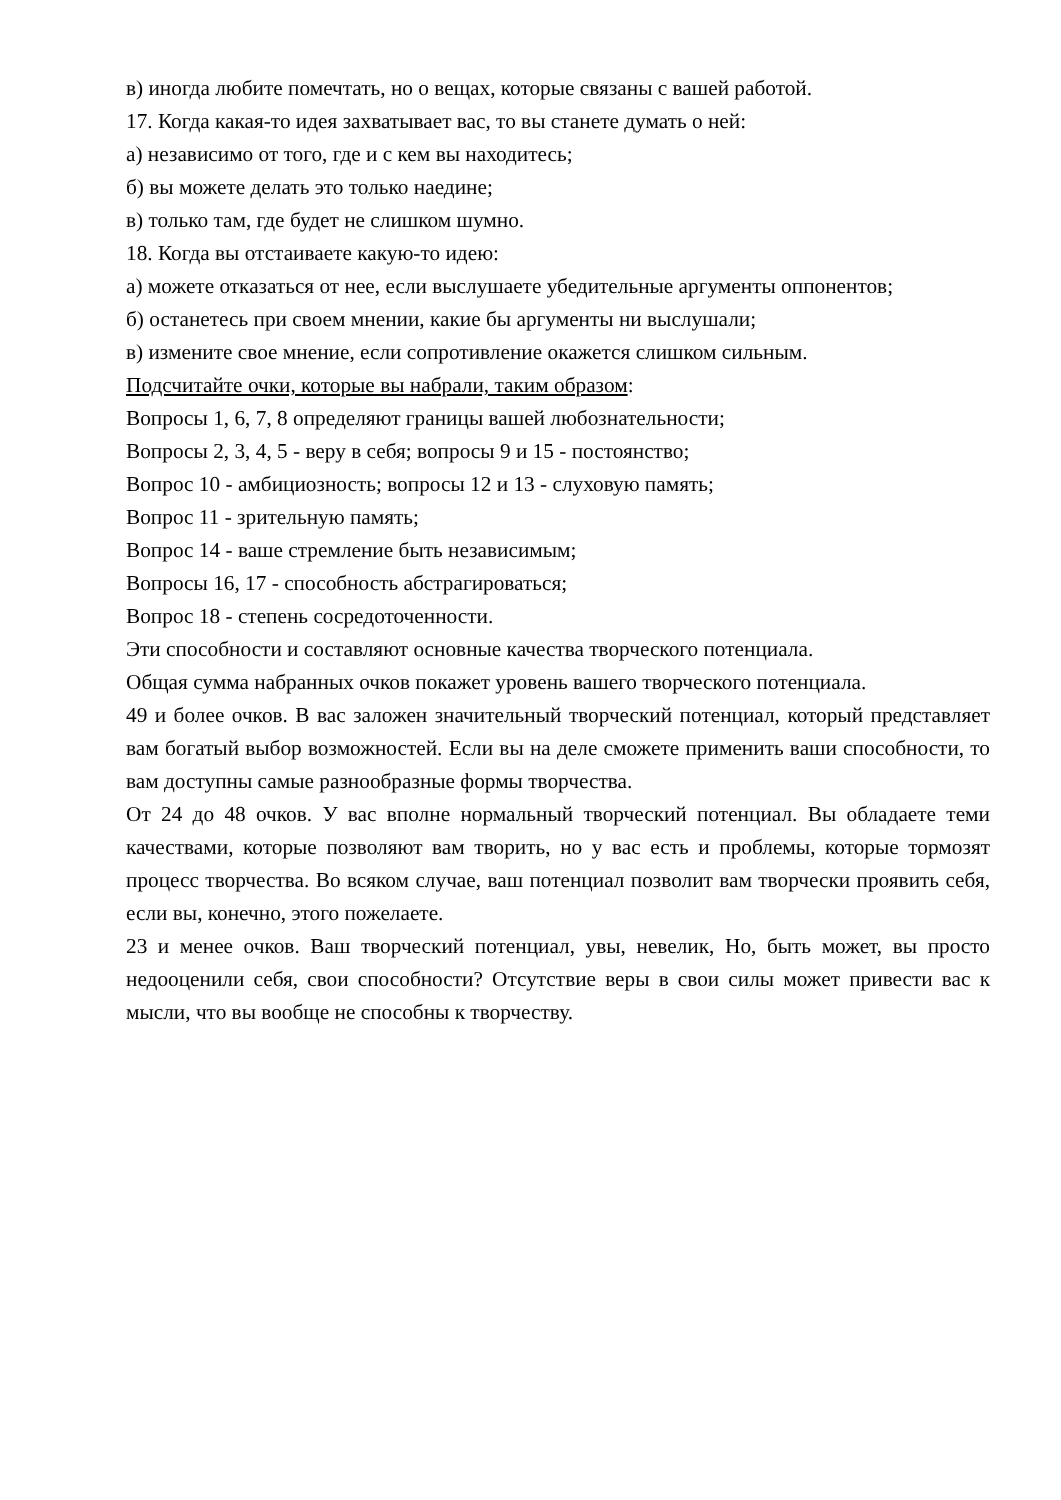в) иногда любите помечтать, но о вещах, которые связаны с вашей работой.
17. Когда какая-то идея захватывает вас, то вы станете думать о ней:
а) независимо от того, где и с кем вы находитесь;
б) вы можете делать это только наедине;
в) только там, где будет не слишком шумно.
18. Когда вы отстаиваете какую-то идею:
а) можете отказаться от нее, если выслушаете убедительные аргументы оппонентов;
б) останетесь при своем мнении, какие бы аргументы ни выслушали;
в) измените свое мнение, если сопротивление окажется слишком сильным.
Подсчитайте очки, которые вы набрали, таким образом:
Вопросы 1, 6, 7, 8 определяют границы вашей любознательности;
Вопросы 2, 3, 4, 5 - веру в себя; вопросы 9 и 15 - постоянство;
Вопрос 10 - амбициозность; вопросы 12 и 13 - слуховую память;
Вопрос 11 - зрительную память;
Вопрос 14 - ваше стремление быть независимым;
Вопросы 16, 17 - способность абстрагироваться;
Вопрос 18 - степень сосредоточенности.
Эти способности и составляют основные качества творческого потенциала.
Общая сумма набранных очков покажет уровень вашего творческого потенциала.
49 и более очков. В вас заложен значительный творческий потенциал, который представляет вам богатый выбор возможностей. Если вы на деле сможете применить ваши способности, то вам доступны самые разнообразные формы творчества.
От 24 до 48 очков. У вас вполне нормальный творческий потенциал. Вы обладаете теми качествами, которые позволяют вам творить, но у вас есть и проблемы, которые тормозят процесс творчества. Во всяком случае, ваш потенциал позволит вам творчески проявить себя, если вы, конечно, этого пожелаете.
23 и менее очков. Ваш творческий потенциал, увы, невелик, Но, быть может, вы просто недооценили себя, свои способности? Отсутствие веры в свои силы может привести вас к мысли, что вы вообще не способны к творчеству.